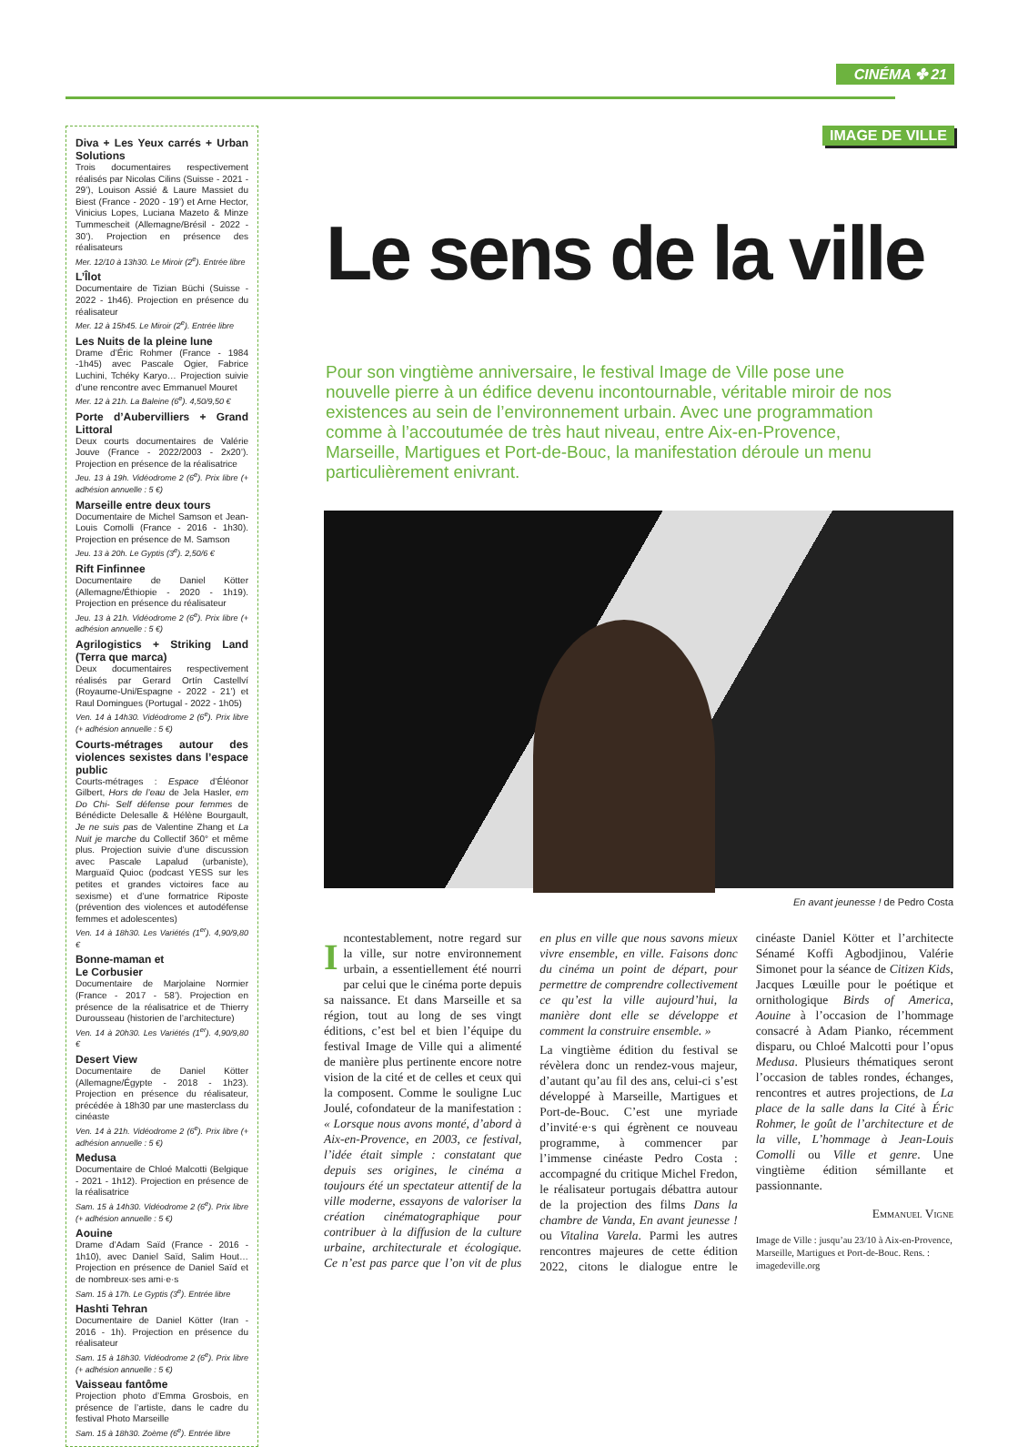CINÉMA ✤ 21
Diva + Les Yeux carrés + Urban Solutions
Trois documentaires respectivement réalisés par Nicolas Cilins (Suisse - 2021 - 29’), Louison Assié & Laure Massiet du Biest (France - 2020 - 19’) et Arne Hector, Vinicius Lopes, Luciana Mazeto & Minze Tummescheit (Allemagne/Brésil - 2022 - 30’). Projection en présence des réalisateurs
Mer. 12/10 à 13h30. Le Miroir (2<sup>e</sup>). Entrée libre
L’Îlot
Documentaire de Tizian Büchi (Suisse - 2022 - 1h46). Projection en présence du réalisateur
Mer. 12 à 15h45. Le Miroir (2<sup>e</sup>). Entrée libre
Les Nuits de la pleine lune
Drame d’Éric Rohmer (France - 1984 -1h45) avec Pascale Ogier, Fabrice Luchini, Tchéky Karyo… Projection suivie d’une rencontre avec Emmanuel Mouret
Mer. 12 à 21h. La Baleine (6<sup>e</sup>). 4,50/9,50 €
Porte d’Aubervilliers + Grand Littoral
Deux courts documentaires de Valérie Jouve (France - 2022/2003 - 2x20’). Projection en présence de la réalisatrice
Jeu. 13 à 19h. Vidéodrome 2 (6<sup>e</sup>). Prix libre (+ adhésion annuelle : 5 €)
Marseille entre deux tours
Documentaire de Michel Samson et Jean-Louis Comolli (France - 2016 - 1h30). Projection en présence de M. Samson
Jeu. 13 à 20h. Le Gyptis (3<sup>e</sup>). 2,50/6 €
Rift Finfinnee
Documentaire de Daniel Kötter (Allemagne/Éthiopie - 2020 - 1h19). Projection en présence du réalisateur
Jeu. 13 à 21h. Vidéodrome 2 (6<sup>e</sup>). Prix libre (+ adhésion annuelle : 5 €)
Agrilogistics + Striking Land (Terra que marca)
Deux documentaires respectivement réalisés par Gerard Ortín Castellví (Royaume-Uni/Espagne - 2022 - 21’) et Raul Domingues (Portugal - 2022 - 1h05)
Ven. 14 à 14h30. Vidéodrome 2 (6<sup>e</sup>). Prix libre (+ adhésion annuelle : 5 €)
Courts-métrages autour des violences sexistes dans l’espace public
Courts-métrages : Espace d’Éléonor Gilbert, Hors de l’eau de Jela Hasler, em Do Chi- Self défense pour femmes de Bénédicte Delesalle & Hélène Bourgault, Je ne suis pas de Valentine Zhang et La Nuit je marche du Collectif 360° et même plus. Projection suivie d’une discussion avec Pascale Lapalud (urbaniste), Marguaïd Quioc (podcast YESS sur les petites et grandes victoires face au sexisme) et d’une formatrice Riposte (prévention des violences et autodéfense femmes et adolescentes)
Ven. 14 à 18h30. Les Variétés (1<sup>er</sup>). 4,90/9,80 €
Bonne-maman et
Le Corbusier
Documentaire de Marjolaine Normier (France - 2017 - 58’). Projection en présence de la réalisatrice et de Thierry Durousseau (historien de l’architecture)
Ven. 14 à 20h30. Les Variétés (1<sup>er</sup>). 4,90/9,80 €
Desert View
Documentaire de Daniel Kötter (Allemagne/Égypte - 2018 - 1h23). Projection en présence du réalisateur, précédée à 18h30 par une masterclass du cinéaste
Ven. 14 à 21h. Vidéodrome 2 (6<sup>e</sup>). Prix libre (+ adhésion annuelle : 5 €)
Medusa
Documentaire de Chloé Malcotti (Belgique - 2021 - 1h12). Projection en présence de la réalisatrice
Sam. 15 à 14h30. Vidéodrome 2 (6<sup>e</sup>). Prix libre (+ adhésion annuelle : 5 €)
Aouine
Drame d’Adam Saïd (France - 2016 - 1h10), avec Daniel Saïd, Salim Hout… Projection en présence de Daniel Saïd et de nombreux·ses ami·e·s
Sam. 15 à 17h. Le Gyptis (3<sup>e</sup>). Entrée libre
Hashti Tehran
Documentaire de Daniel Kötter (Iran - 2016 - 1h). Projection en présence du réalisateur
Sam. 15 à 18h30. Vidéodrome 2 (6<sup>e</sup>). Prix libre (+ adhésion annuelle : 5 €)
Vaisseau fantôme
Projection photo d’Emma Grosbois, en présence de l’artiste, dans le cadre du festival Photo Marseille
Sam. 15 à 18h30. Zoème (6<sup>e</sup>). Entrée libre
IMAGE DE VILLE
Le sens de la ville
Pour son vingtième anniversaire, le festival Image de Ville pose une nouvelle pierre à un édifice devenu incontournable, véritable miroir de nos existences au sein de l’environnement urbain. Avec une programmation comme à l’accoutumée de très haut niveau, entre Aix-en-Provence, Marseille, Martigues et Port-de-Bouc, la manifestation déroule un menu particulièrement enivrant.
En avant jeunesse ! de Pedro Costa
Incontestablement, notre regard sur la ville, sur notre environnement urbain, a essentiellement été nourri par celui que le cinéma porte depuis sa naissance. Et dans Marseille et sa région, tout au long de ses vingt éditions, c’est bel et bien l’équipe du festival Image de Ville qui a alimenté de manière plus pertinente encore notre vision de la cité et de celles et ceux qui la composent. Comme le souligne Luc Joulé, cofondateur de la manifestation : « Lorsque nous avons monté, d’abord à Aix-en-Provence, en 2003, ce festival, l’idée était simple : constatant que depuis ses origines, le cinéma a toujours été un spectateur attentif de la ville moderne, essayons de valoriser la création cinématographique pour contribuer à la diffusion de la culture urbaine, architecturale et écologique. Ce n’est pas parce que l’on vit de plus en plus en ville que nous savons mieux vivre ensemble, en ville. Faisons donc du cinéma un point de départ, pour permettre de comprendre collectivement ce qu’est la ville aujourd’hui, la manière dont elle se développe et comment la construire ensemble. »
La vingtième édition du festival se révèlera donc un rendez-vous majeur, d’autant qu’au fil des ans, celui-ci s’est développé à Marseille, Martigues et Port-de-Bouc. C’est une myriade d’invité·e·s qui égrènent ce nouveau programme, à commencer par l’immense cinéaste Pedro Costa : accompagné du critique Michel Fredon, le réalisateur portugais débattra autour de la projection des films Dans la chambre de Vanda, En avant jeunesse ! ou Vitalina Varela. Parmi les autres rencontres majeures de cette édition 2022, citons le dialogue entre le cinéaste Daniel Kötter et l’architecte Sénamé Koffi Agbodjinou, Valérie Simonet pour la séance de Citizen Kids, Jacques Lœuille pour le poétique et ornithologique Birds of America, Aouine à l’occasion de l’hommage consacré à Adam Pianko, récemment disparu, ou Chloé Malcotti pour l’opus Medusa. Plusieurs thématiques seront l’occasion de tables rondes, échanges, rencontres et autres projections, de La place de la salle dans la Cité à Éric Rohmer, le goût de l’architecture et de la ville, L’hommage à Jean-Louis Comolli ou Ville et genre. Une vingtième édition sémillante et passionnante.
Emmanuel Vigne
Image de Ville : jusqu’au 23/10 à Aix-en-Provence, Marseille, Martigues et Port-de-Bouc. Rens. : imagedeville.org